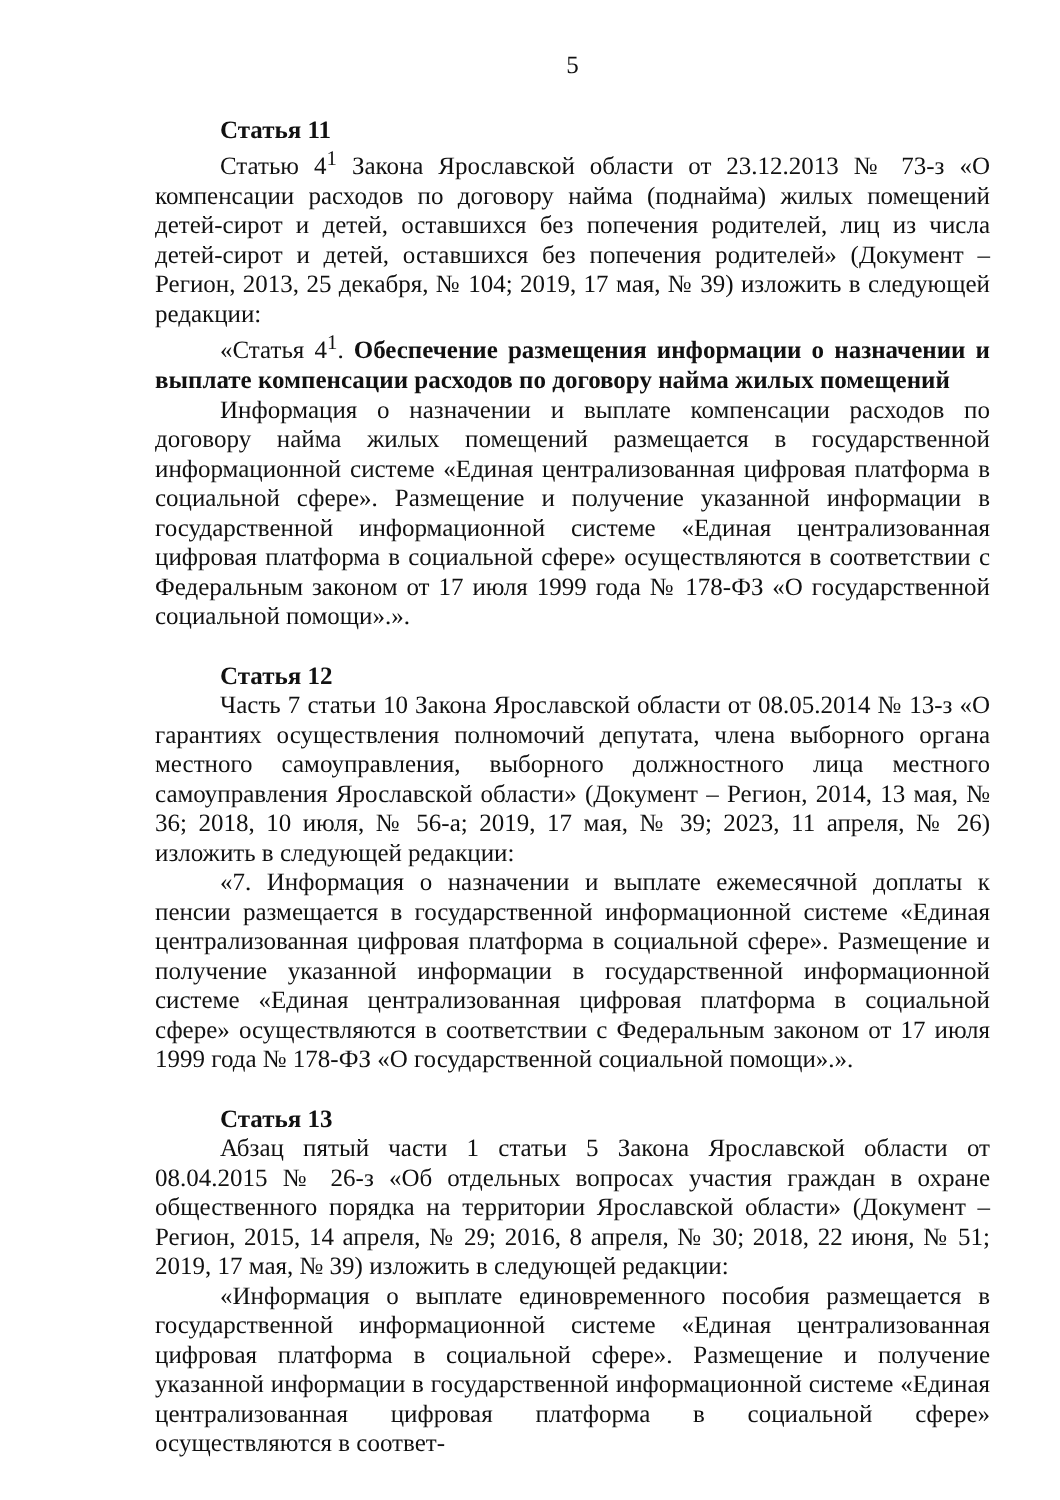5
Статья 11
Статью 4<sup>1</sup> Закона Ярославской области от 23.12.2013 № 73-з «О компенсации расходов по договору найма (поднайма) жилых помещений детей-сирот и детей, оставшихся без попечения родителей, лиц из числа детей-сирот и детей, оставшихся без попечения родителей» (Документ – Регион, 2013, 25 декабря, № 104; 2019, 17 мая, № 39) изложить в следующей редакции:
«Статья 4<sup>1</sup>. Обеспечение размещения информации о назначении и выплате компенсации расходов по договору найма жилых помещений
Информация о назначении и выплате компенсации расходов по договору найма жилых помещений размещается в государственной информационной системе «Единая централизованная цифровая платформа в социальной сфере». Размещение и получение указанной информации в государственной информационной системе «Единая централизованная цифровая платформа в социальной сфере» осуществляются в соответствии с Федеральным законом от 17 июля 1999 года № 178-ФЗ «О государственной социальной помощи».».
Статья 12
Часть 7 статьи 10 Закона Ярославской области от 08.05.2014 № 13-з «О гарантиях осуществления полномочий депутата, члена выборного органа местного самоуправления, выборного должностного лица местного самоуправления Ярославской области» (Документ – Регион, 2014, 13 мая, № 36; 2018, 10 июля, № 56-а; 2019, 17 мая, № 39; 2023, 11 апреля, № 26) изложить в следующей редакции:
«7. Информация о назначении и выплате ежемесячной доплаты к пенсии размещается в государственной информационной системе «Единая централизованная цифровая платформа в социальной сфере». Размещение и получение указанной информации в государственной информационной системе «Единая централизованная цифровая платформа в социальной сфере» осуществляются в соответствии с Федеральным законом от 17 июля 1999 года № 178-ФЗ «О государственной социальной помощи».».
Статья 13
Абзац пятый части 1 статьи 5 Закона Ярославской области от 08.04.2015 № 26-з «Об отдельных вопросах участия граждан в охране общественного порядка на территории Ярославской области» (Документ – Регион, 2015, 14 апреля, № 29; 2016, 8 апреля, № 30; 2018, 22 июня, № 51; 2019, 17 мая, № 39) изложить в следующей редакции:
«Информация о выплате единовременного пособия размещается в государственной информационной системе «Единая централизованная цифровая платформа в социальной сфере». Размещение и получение указанной информации в государственной информационной системе «Единая централизованная цифровая платформа в социальной сфере» осуществляются в соответ-